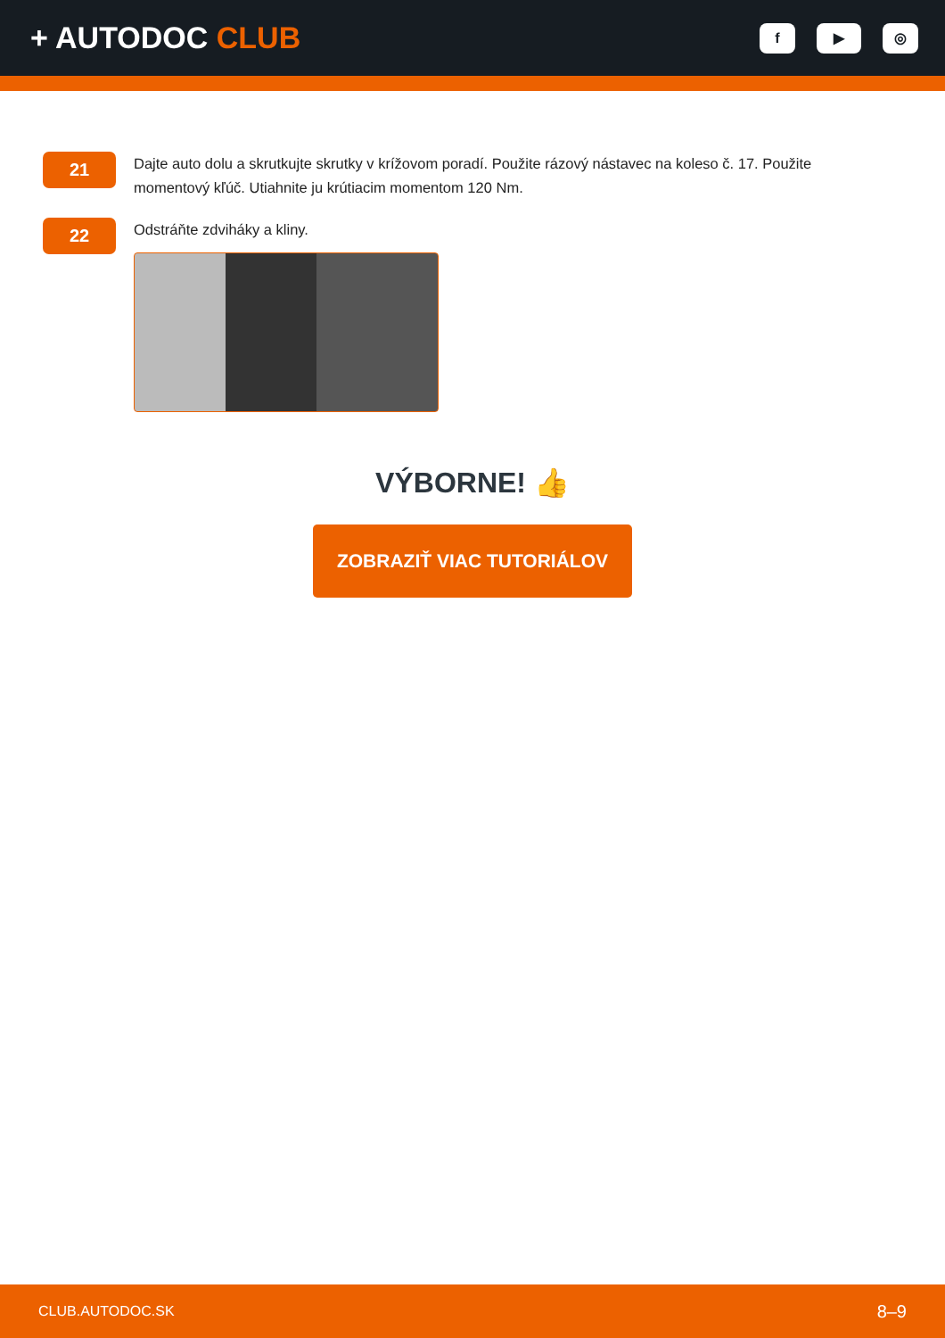+ AUTODOC CLUB
f ▶ ◎
21
Dajte auto dolu a skrutkujte skrutky v krížovom poradí. Použite rázový nástavec na koleso č. 17. Použite momentový kľúč. Utiahnite ju krútiacim momentom 120 Nm.
22
Odstráňte zdviháky a kliny.
VÝBORNE! 👍
ZOBRAZIŤ VIAC TUTORIÁLOV
CLUB.AUTODOC.SK 8–9